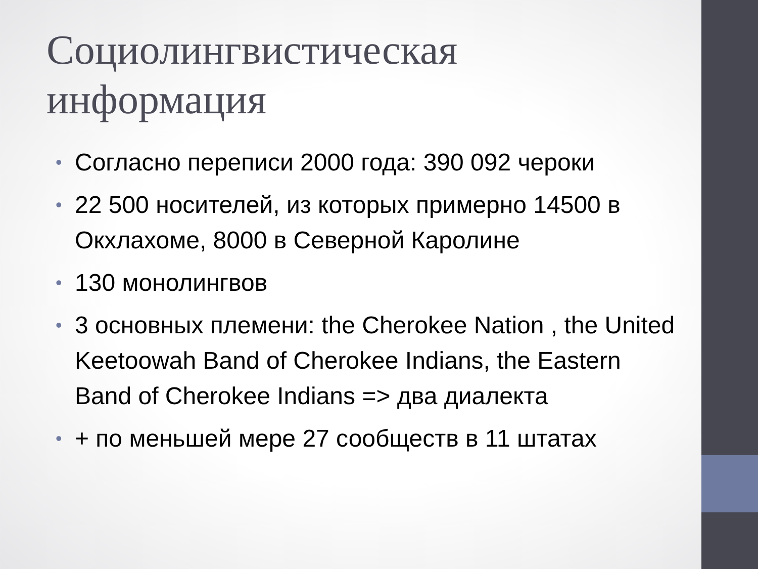Социолингвистическая информация
• Согласно переписи 2000 года: 390 092 чероки
• 22 500 носителей, из которых примерно 14500 в Окхлахоме, 8000 в Северной Каролине
• 130 монолингвов
• 3 основных племени: the Cherokee Nation , the United Keetoowah Band of Cherokee Indians, the Eastern Band of Cherokee Indians => два диалекта
• + по меньшей мере 27 сообществ в 11 штатах